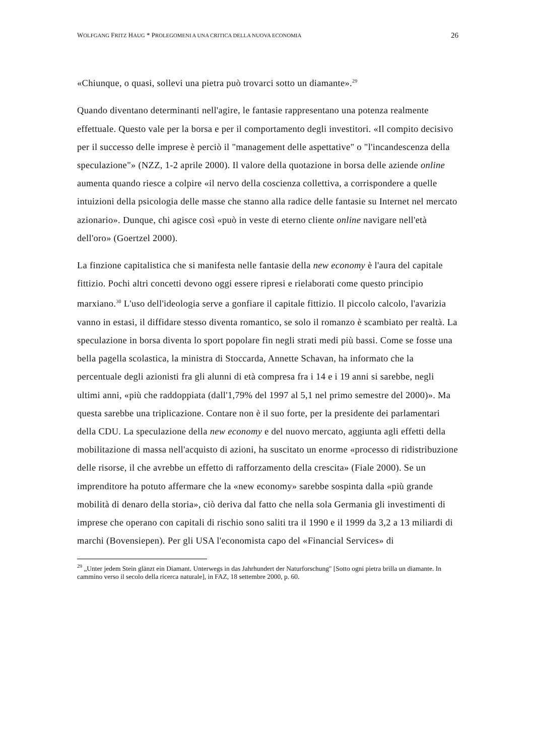WOLFGANG FRITZ HAUG * PROLEGOMENI A UNA CRITICA DELLA NUOVA ECONOMIA 26
«Chiunque, o quasi, sollevi una pietra può trovarci sotto un diamante».<sup>29</sup>
Quando diventano determinanti nell'agire, le fantasie rappresentano una potenza realmente effettuale. Questo vale per la borsa e per il comportamento degli investitori. «Il compito decisivo per il successo delle imprese è perciò il "management delle aspettative" o "l'incandescenza della speculazione"» (NZZ, 1-2 aprile 2000). Il valore della quotazione in borsa delle aziende online aumenta quando riesce a colpire «il nervo della coscienza collettiva, a corrispondere a quelle intuizioni della psicologia delle masse che stanno alla radice delle fantasie su Internet nel mercato azionario». Dunque, chi agisce così «può in veste di eterno cliente online navigare nell'età dell'oro» (Goertzel 2000).
La finzione capitalistica che si manifesta nelle fantasie della new economy è l'aura del capitale fittizio. Pochi altri concetti devono oggi essere ripresi e rielaborati come questo principio marxiano.<sup>30</sup> L'uso dell'ideologia serve a gonfiare il capitale fittizio. Il piccolo calcolo, l'avarizia vanno in estasi, il diffidare stesso diventa romantico, se solo il romanzo è scambiato per realtà. La speculazione in borsa diventa lo sport popolare fin negli strati medi più bassi. Come se fosse una bella pagella scolastica, la ministra di Stoccarda, Annette Schavan, ha informato che la percentuale degli azionisti fra gli alunni di età compresa fra i 14 e i 19 anni si sarebbe, negli ultimi anni, «più che raddoppiata (dall'1,79% del 1997 al 5,1 nel primo semestre del 2000)». Ma questa sarebbe una triplicazione. Contare non è il suo forte, per la presidente dei parlamentari della CDU. La speculazione della new economy e del nuovo mercato, aggiunta agli effetti della mobilitazione di massa nell'acquisto di azioni, ha suscitato un enorme «processo di ridistribuzione delle risorse, il che avrebbe un effetto di rafforzamento della crescita» (Fiale 2000). Se un imprenditore ha potuto affermare che la «new economy» sarebbe sospinta dalla «più grande mobilità di denaro della storia», ciò deriva dal fatto che nella sola Germania gli investimenti di imprese che operano con capitali di rischio sono saliti tra il 1990 e il 1999 da 3,2 a 13 miliardi di marchi (Bovensiepen). Per gli USA l'economista capo del «Financial Services» di
<sup>29</sup> „Unter jedem Stein glänzt ein Diamant. Unterwegs in das Jahrhundert der Naturforschung" [Sotto ogni pietra brilla un diamante. In cammino verso il secolo della ricerca naturale], in FAZ, 18 settembre 2000, p. 60.